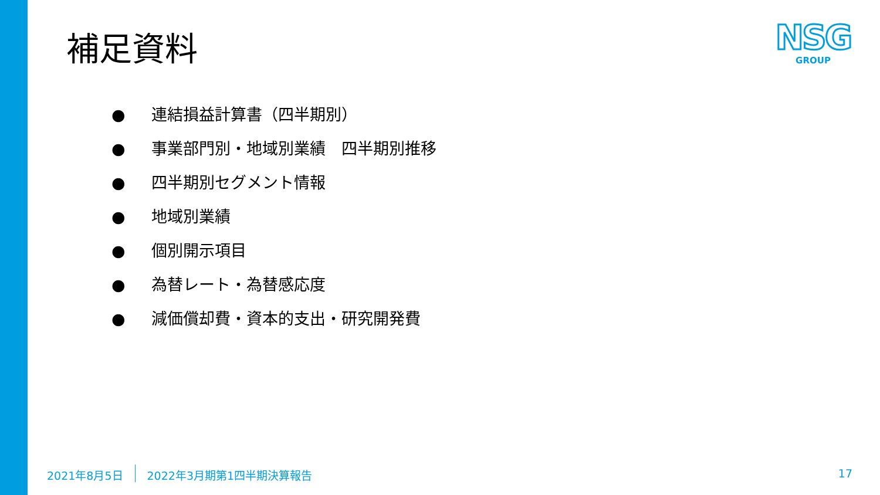補足資料
NSG
GROUP
● 連結損益計算書（四半期別）
● 事業部門別・地域別業績　四半期別推移
● 四半期別セグメント情報
● 地域別業績
● 個別開示項目
● 為替レート・為替感応度
● 減価償却費・資本的支出・研究開発費
2021年8月5日 2022年3月期第1四半期決算報告
17